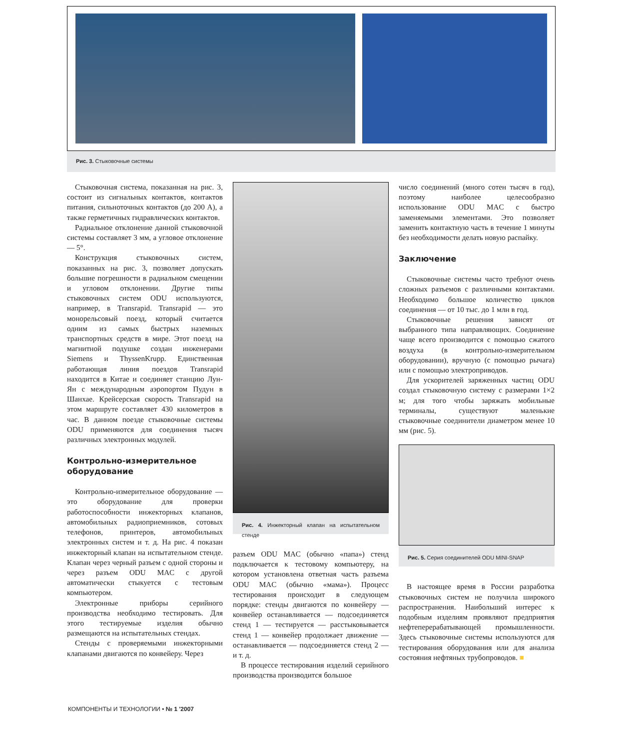Рис. 3. Стыковочные системы
Стыковочная система, показанная на рис. 3, состоит из сигнальных контактов, контактов питания, сильноточных контактов (до 200 А), а также герметичных гидравлических контактов.
Радиальное отклонение данной стыковочной системы составляет 3 мм, а угловое отклонение — 5°.
Конструкция стыковочных систем, показанных на рис. 3, позволяет допускать большие погрешности в радиальном смещении и угловом отклонении. Другие типы стыковочных систем ODU используются, например, в Transrapid. Transrapid — это монорельсовый поезд, который считается одним из самых быстрых наземных транспортных средств в мире. Этот поезд на магнитной подушке создан инженерами Siemens и ThyssenKrupp. Единственная работающая линия поездов Transrapid находится в Китае и соединяет станцию Лун-Ян с международным аэропортом Пудун в Шанхае. Крейсерская скорость Transrapid на этом маршруте составляет 430 километров в час. В данном поезде стыковочные системы ODU применяются для соединения тысяч различных электронных модулей.
Контрольно-измерительное оборудование
Контрольно-измерительное оборудование — это оборудование для проверки работоспособности инжекторных клапанов, автомобильных радиоприемников, сотовых телефонов, принтеров, автомобильных электронных систем и т. д. На рис. 4 показан инжекторный клапан на испытательном стенде. Клапан через черный разъем с одной стороны и через разъем ODU MAC с другой автоматически стыкуется с тестовым компьютером.
Электронные приборы серийного производства необходимо тестировать. Для этого тестируемые изделия обычно размещаются на испытательных стендах.
Стенды с проверяемыми инжекторными клапанами двигаются по конвейеру. Через
Рис. 4. Инжекторный клапан на испытательном стенде
разъем ODU MAC (обычно «папа») стенд подключается к тестовому компьютеру, на котором установлена ответная часть разъема ODU MAC (обычно «мама»). Процесс тестирования происходит в следующем порядке: стенды двигаются по конвейеру — конвейер останавливается — подсоединяется стенд 1 — тестируется — расстыковывается стенд 1 — конвейер продолжает движение — останавливается — подсоединяется стенд 2 — и т. д.
В процессе тестирования изделий серийного производства производится большое
число соединений (много сотен тысяч в год), поэтому наиболее целесообразно использование ODU MAC с быстро заменяемыми элементами. Это позволяет заменить контактную часть в течение 1 минуты без необходимости делать новую распайку.
Заключение
Стыковочные системы часто требуют очень сложных разъемов с различными контактами. Необходимо большое количество циклов соединения — от 10 тыс. до 1 млн в год.
Стыковочные решения зависят от выбранного типа направляющих. Соединение чаще всего производится с помощью сжатого воздуха (в контрольно-измерительном оборудовании), вручную (с помощью рычага) или с помощью электроприводов.
Для ускорителей заряженных частиц ODU создал стыковочную систему с размерами 1×2 м; для того чтобы заряжать мобильные терминалы, существуют маленькие стыковочные соединители диаметром менее 10 мм (рис. 5).
Рис. 5. Серия соединителей ODU MINI-SNAP
В настоящее время в России разработка стыковочных систем не получила широкого распространения. Наибольший интерес к подобным изделиям проявляют предприятия нефтеперерабатывающей промышленности. Здесь стыковочные системы используются для тестирования оборудования или для анализа состояния нефтяных трубопроводов. ■
КОМПОНЕНТЫ И ТЕХНОЛОГИИ • № 1 '2007